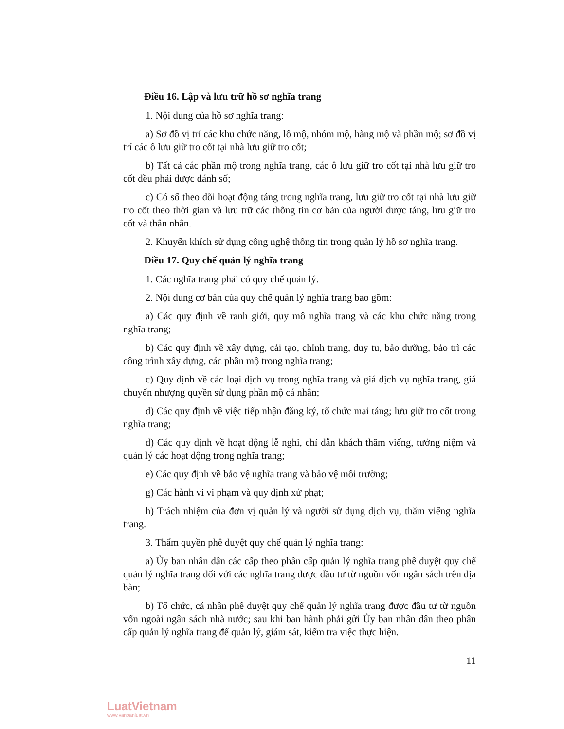Điều 16. Lập và lưu trữ hồ sơ nghĩa trang
1. Nội dung của hồ sơ nghĩa trang:
a) Sơ đồ vị trí các khu chức năng, lô mộ, nhóm mộ, hàng mộ và phần mộ; sơ đồ vị trí các ô lưu giữ tro cốt tại nhà lưu giữ tro cốt;
b) Tất cả các phần mộ trong nghĩa trang, các ô lưu giữ tro cốt tại nhà lưu giữ tro cốt đều phải được đánh số;
c) Có sổ theo dõi hoạt động táng trong nghĩa trang, lưu giữ tro cốt tại nhà lưu giữ tro cốt theo thời gian và lưu trữ các thông tin cơ bản của người được táng, lưu giữ tro cốt và thân nhân.
2. Khuyến khích sử dụng công nghệ thông tin trong quản lý hồ sơ nghĩa trang.
Điều 17. Quy chế quản lý nghĩa trang
1. Các nghĩa trang phải có quy chế quản lý.
2. Nội dung cơ bản của quy chế quản lý nghĩa trang bao gồm:
a) Các quy định về ranh giới, quy mô nghĩa trang và các khu chức năng trong nghĩa trang;
b) Các quy định về xây dựng, cải tạo, chỉnh trang, duy tu, bảo dưỡng, bảo trì các công trình xây dựng, các phần mộ trong nghĩa trang;
c) Quy định về các loại dịch vụ trong nghĩa trang và giá dịch vụ nghĩa trang, giá chuyển nhượng quyền sử dụng phần mộ cá nhân;
d) Các quy định về việc tiếp nhận đăng ký, tổ chức mai táng; lưu giữ tro cốt trong nghĩa trang;
đ) Các quy định về hoạt động lễ nghi, chỉ dẫn khách thăm viếng, tưởng niệm và quản lý các hoạt động trong nghĩa trang;
e) Các quy định về bảo vệ nghĩa trang và bảo vệ môi trường;
g) Các hành vi vi phạm và quy định xử phạt;
h) Trách nhiệm của đơn vị quản lý và người sử dụng dịch vụ, thăm viếng nghĩa trang.
3. Thẩm quyền phê duyệt quy chế quản lý nghĩa trang:
a) Ủy ban nhân dân các cấp theo phân cấp quản lý nghĩa trang phê duyệt quy chế quản lý nghĩa trang đối với các nghĩa trang được đầu tư từ nguồn vốn ngân sách trên địa bàn;
b) Tổ chức, cá nhân phê duyệt quy chế quản lý nghĩa trang được đầu tư từ nguồn vốn ngoài ngân sách nhà nước; sau khi ban hành phải gửi Ủy ban nhân dân theo phân cấp quản lý nghĩa trang để quản lý, giám sát, kiểm tra việc thực hiện.
11
LuatVietnam
www.vanbanluat.vn